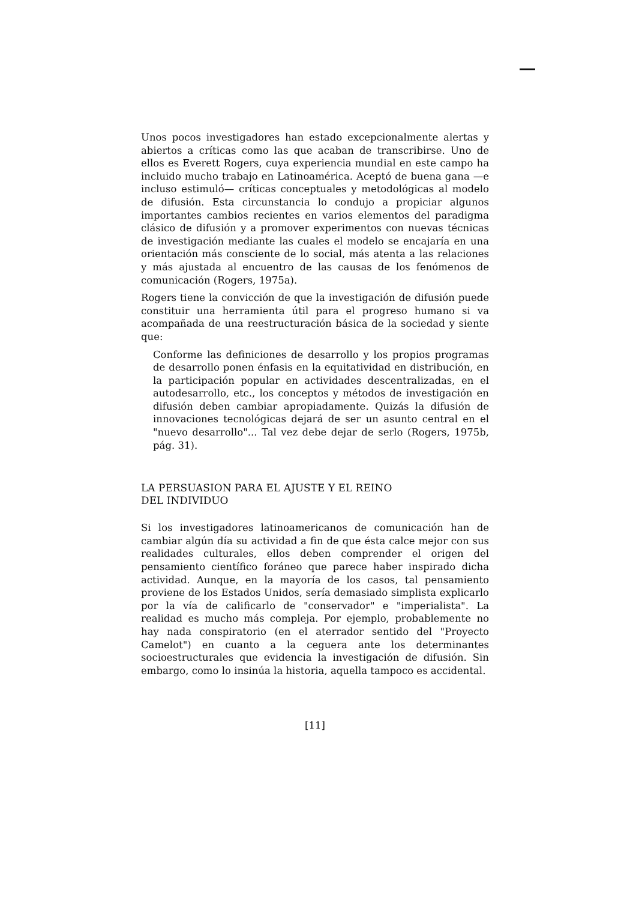Unos pocos investigadores han estado excepcionalmente alertas y abiertos a críticas como las que acaban de transcribirse. Uno de ellos es Everett Rogers, cuya experiencia mundial en este campo ha incluido mucho trabajo en Latinoamérica. Aceptó de buena gana —e incluso estimuló— críticas conceptuales y metodológicas al modelo de difusión. Esta circunstancia lo condujo a propiciar algunos importantes cambios recientes en varios elementos del paradigma clásico de difusión y a promover experimentos con nuevas técnicas de investigación mediante las cuales el modelo se encajaría en una orientación más consciente de lo social, más atenta a las relaciones y más ajustada al encuentro de las causas de los fenómenos de comunicación (Rogers, 1975a).
Rogers tiene la convicción de que la investigación de difusión puede constituir una herramienta útil para el progreso humano si va acompañada de una reestructuración básica de la sociedad y siente que:
Conforme las definiciones de desarrollo y los propios programas de desarrollo ponen énfasis en la equitatividad en distribución, en la participación popular en actividades descentralizadas, en el autodesarrollo, etc., los conceptos y métodos de investigación en difusión deben cambiar apropiadamente. Quizás la difusión de innovaciones tecnológicas dejará de ser un asunto central en el "nuevo desarrollo"... Tal vez debe dejar de serlo (Rogers, 1975b, pág. 31).
LA PERSUASION PARA EL AJUSTE Y EL REINO
DEL INDIVIDUO
Si los investigadores latinoamericanos de comunicación han de cambiar algún día su actividad a fin de que ésta calce mejor con sus realidades culturales, ellos deben comprender el origen del pensamiento científico foráneo que parece haber inspirado dicha actividad. Aunque, en la mayoría de los casos, tal pensamiento proviene de los Estados Unidos, sería demasiado simplista explicarlo por la vía de calificarlo de "conservador" e "imperialista". La realidad es mucho más compleja. Por ejemplo, probablemente no hay nada conspiratorio (en el aterrador sentido del "Proyecto Camelot") en cuanto a la ceguera ante los determinantes socioestructurales que evidencia la investigación de difusión. Sin embargo, como lo insinúa la historia, aquella tampoco es accidental.
[11]